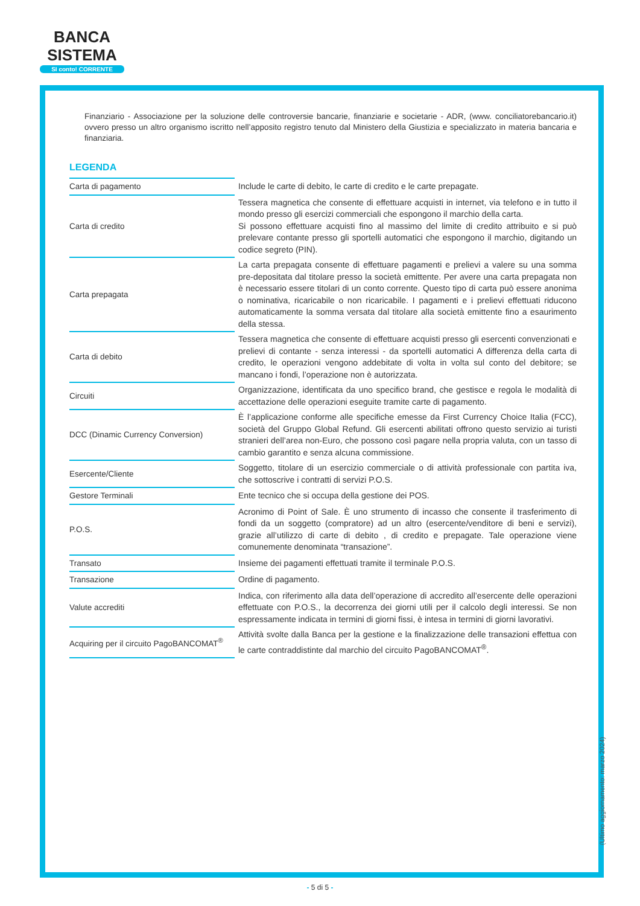BANCA
SISTEMA
SI conto! CORRENTE
Finanziario - Associazione per la soluzione delle controversie bancarie, finanziarie e societarie - ADR, (www. conciliatorebancario.it) ovvero presso un altro organismo iscritto nell’apposito registro tenuto dal Ministero della Giustizia e specializzato in materia bancaria e finanziaria.
LEGENDA
| Carta di pagamento | Include le carte di debito, le carte di credito e le carte prepagate. |
| Carta di credito | Tessera magnetica che consente di effettuare acquisti in internet, via telefono e in tutto il mondo presso gli esercizi commerciali che espongono il marchio della carta. Si possono effettuare acquisti fino al massimo del limite di credito attribuito e si può prelevare contante presso gli sportelli automatici che espongono il marchio, digitando un codice segreto (PIN). |
| Carta prepagata | La carta prepagata consente di effettuare pagamenti e prelievi a valere su una somma pre-depositata dal titolare presso la società emittente. Per avere una carta prepagata non è necessario essere titolari di un conto corrente. Questo tipo di carta può essere anonima o nominativa, ricaricabile o non ricaricabile. I pagamenti e i prelievi effettuati riducono automaticamente la somma versata dal titolare alla società emittente fino a esaurimento della stessa. |
| Carta di debito | Tessera magnetica che consente di effettuare acquisti presso gli esercenti convenzionati e prelievi di contante - senza interessi - da sportelli automatici A differenza della carta di credito, le operazioni vengono addebitate di volta in volta sul conto del debitore; se mancano i fondi, l’operazione non è autorizzata. |
| Circuiti | Organizzazione, identificata da uno specifico brand, che gestisce e regola le modalità di accettazione delle operazioni eseguite tramite carte di pagamento. |
| DCC (Dinamic Currency Conversion) | È l’applicazione conforme alle specifiche emesse da First Currency Choice Italia (FCC), società del Gruppo Global Refund. Gli esercenti abilitati offrono questo servizio ai turisti stranieri dell’area non-Euro, che possono così pagare nella propria valuta, con un tasso di cambio garantito e senza alcuna commissione. |
| Esercente/Cliente | Soggetto, titolare di un esercizio commerciale o di attività professionale con partita iva, che sottoscrive i contratti di servizi P.O.S. |
| Gestore Terminali | Ente tecnico che si occupa della gestione dei POS. |
| P.O.S. | Acronimo di Point of Sale. È uno strumento di incasso che consente il trasferimento di fondi da un soggetto (compratore) ad un altro (esercente/venditore di beni e servizi), grazie all’utilizzo di carte di debito , di credito e prepagate. Tale operazione viene comunemente denominata “transazione”. |
| Transato | Insieme dei pagamenti effettuati tramite il terminale P.O.S. |
| Transazione | Ordine di pagamento. |
| Valute accrediti | Indica, con riferimento alla data dell’operazione di accredito all’esercente delle operazioni effettuate con P.O.S., la decorrenza dei giorni utili per il calcolo degli interessi. Se non espressamente indicata in termini di giorni fissi, è intesa in termini di giorni lavorativi. |
| Acquiring per il circuito PagoBANCOMAT<sup>®</sup> | Attività svolte dalla Banca per la gestione e la finalizzazione delle transazioni effettua con le carte contraddistinte dal marchio del circuito PagoBANCOMAT<sup>®</sup>. |
(Ultimo aggiornamento: marzo 2024)
- 5 di 5 -